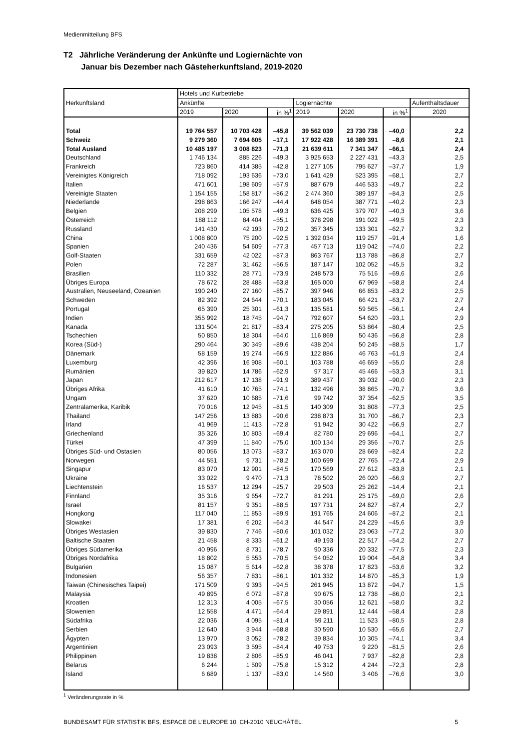Medienmitteilung BFS
T2 Jährliche Veränderung der Ankünfte und Logiernächte von
Januar bis Dezember nach Gästeherkunftsland, 2019-2020
| Herkunftsland | Hotels und Kurbetriebe | | | | | | |
| --- | --- | --- | --- | --- | --- | --- | --- |
| | Ankünfte | | | Logiernächte | | | Aufenthaltsdauer |
| | 2019 | 2020 | in %<sup>1</sup> | 2019 | 2020 | in %<sup>1</sup> | 2020 |
| Total | 19 764 557 | 10 703 428 | –45,8 | 39 562 039 | 23 730 738 | –40,0 | 2,2 |
| Schweiz | 9 279 360 | 7 694 605 | –17,1 | 17 922 428 | 16 389 391 | –8,6 | 2,1 |
| Total Ausland | 10 485 197 | 3 008 823 | –71,3 | 21 639 611 | 7 341 347 | –66,1 | 2,4 |
| Deutschland | 1 746 134 | 885 226 | –49,3 | 3 925 653 | 2 227 431 | –43,3 | 2,5 |
| Frankreich | 723 860 | 414 385 | –42,8 | 1 277 105 | 795 627 | –37,7 | 1,9 |
| Vereinigtes Königreich | 718 092 | 193 636 | –73,0 | 1 641 429 | 523 395 | –68,1 | 2,7 |
| Italien | 471 601 | 198 609 | –57,9 | 887 679 | 446 533 | –49,7 | 2,2 |
| Vereinigte Staaten | 1 154 155 | 158 817 | –86,2 | 2 474 360 | 389 197 | –84,3 | 2,5 |
| Niederlande | 298 863 | 166 247 | –44,4 | 648 054 | 387 771 | –40,2 | 2,3 |
| Belgien | 208 299 | 105 578 | –49,3 | 636 425 | 379 707 | –40,3 | 3,6 |
| Österreich | 188 112 | 84 404 | –55,1 | 378 298 | 191 022 | –49,5 | 2,3 |
| Russland | 141 430 | 42 193 | –70,2 | 357 345 | 133 301 | –62,7 | 3,2 |
| China | 1 008 800 | 75 200 | –92,5 | 1 392 034 | 119 257 | –91,4 | 1,6 |
| Spanien | 240 436 | 54 609 | –77,3 | 457 713 | 119 042 | –74,0 | 2,2 |
| Golf-Staaten | 331 659 | 42 022 | –87,3 | 863 767 | 113 788 | –86,8 | 2,7 |
| Polen | 72 287 | 31 462 | –56,5 | 187 147 | 102 052 | –45,5 | 3,2 |
| Brasilien | 110 332 | 28 771 | –73,9 | 248 573 | 75 516 | –69,6 | 2,6 |
| Übriges Europa | 78 672 | 28 488 | –63,8 | 165 000 | 67 969 | –58,8 | 2,4 |
| Australien, Neuseeland, Ozeanien | 190 240 | 27 160 | –85,7 | 397 946 | 66 853 | –83,2 | 2,5 |
| Schweden | 82 392 | 24 644 | –70,1 | 183 045 | 66 421 | –63,7 | 2,7 |
| Portugal | 65 390 | 25 301 | –61,3 | 135 581 | 59 565 | –56,1 | 2,4 |
| Indien | 355 992 | 18 745 | –94,7 | 792 607 | 54 620 | –93,1 | 2,9 |
| Kanada | 131 504 | 21 817 | –83,4 | 275 205 | 53 864 | –80,4 | 2,5 |
| Tschechien | 50 850 | 18 304 | –64,0 | 116 869 | 50 436 | –56,8 | 2,8 |
| Korea (Süd-) | 290 464 | 30 349 | –89,6 | 438 204 | 50 245 | –88,5 | 1,7 |
| Dänemark | 58 159 | 19 274 | –66,9 | 122 886 | 46 763 | –61,9 | 2,4 |
| Luxemburg | 42 396 | 16 908 | –60,1 | 103 788 | 46 659 | –55,0 | 2,8 |
| Rumänien | 39 820 | 14 786 | –62,9 | 97 317 | 45 466 | –53,3 | 3,1 |
| Japan | 212 617 | 17 138 | –91,9 | 389 437 | 39 032 | –90,0 | 2,3 |
| Übriges Afrika | 41 610 | 10 765 | –74,1 | 132 496 | 38 865 | –70,7 | 3,6 |
| Ungarn | 37 620 | 10 685 | –71,6 | 99 742 | 37 354 | –62,5 | 3,5 |
| Zentralamerika, Karibik | 70 016 | 12 945 | –81,5 | 140 309 | 31 808 | –77,3 | 2,5 |
| Thailand | 147 256 | 13 883 | –90,6 | 238 873 | 31 700 | –86,7 | 2,3 |
| Irland | 41 969 | 11 413 | –72,8 | 91 942 | 30 422 | –66,9 | 2,7 |
| Griechenland | 35 326 | 10 803 | –69,4 | 82 780 | 29 696 | –64,1 | 2,7 |
| Türkei | 47 399 | 11 840 | –75,0 | 100 134 | 29 356 | –70,7 | 2,5 |
| Übriges Süd- und Ostasien | 80 056 | 13 073 | –83,7 | 163 070 | 28 669 | –82,4 | 2,2 |
| Norwegen | 44 551 | 9 731 | –78,2 | 100 699 | 27 765 | –72,4 | 2,9 |
| Singapur | 83 070 | 12 901 | –84,5 | 170 569 | 27 612 | –83,8 | 2,1 |
| Ukraine | 33 022 | 9 470 | –71,3 | 78 502 | 26 020 | –66,9 | 2,7 |
| Liechtenstein | 16 537 | 12 294 | –25,7 | 29 503 | 25 262 | –14,4 | 2,1 |
| Finnland | 35 316 | 9 654 | –72,7 | 81 291 | 25 175 | –69,0 | 2,6 |
| Israel | 81 157 | 9 351 | –88,5 | 197 731 | 24 827 | –87,4 | 2,7 |
| Hongkong | 117 040 | 11 853 | –89,9 | 191 765 | 24 606 | –87,2 | 2,1 |
| Slowakei | 17 381 | 6 202 | –64,3 | 44 547 | 24 229 | –45,6 | 3,9 |
| Übriges Westasien | 39 830 | 7 746 | –80,6 | 101 032 | 23 063 | –77,2 | 3,0 |
| Baltische Staaten | 21 458 | 8 333 | –61,2 | 49 193 | 22 517 | –54,2 | 2,7 |
| Übriges Südamerika | 40 996 | 8 731 | –78,7 | 90 336 | 20 332 | –77,5 | 2,3 |
| Übriges Nordafrika | 18 802 | 5 553 | –70,5 | 54 052 | 19 004 | –64,8 | 3,4 |
| Bulgarien | 15 087 | 5 614 | –62,8 | 38 378 | 17 823 | –53,6 | 3,2 |
| Indonesien | 56 357 | 7 831 | –86,1 | 101 332 | 14 870 | –85,3 | 1,9 |
| Taiwan (Chinesisches Taipei) | 171 509 | 9 393 | –94,5 | 261 945 | 13 872 | –94,7 | 1,5 |
| Malaysia | 49 895 | 6 072 | –87,8 | 90 675 | 12 738 | –86,0 | 2,1 |
| Kroatien | 12 313 | 4 005 | –67,5 | 30 056 | 12 621 | –58,0 | 3,2 |
| Slowenien | 12 558 | 4 471 | –64,4 | 29 891 | 12 444 | –58,4 | 2,8 |
| Südafrika | 22 036 | 4 095 | –81,4 | 59 211 | 11 523 | –80,5 | 2,8 |
| Serbien | 12 640 | 3 944 | –68,8 | 30 590 | 10 530 | –65,6 | 2,7 |
| Ägypten | 13 970 | 3 052 | –78,2 | 39 834 | 10 305 | –74,1 | 3,4 |
| Argentinien | 23 093 | 3 595 | –84,4 | 49 753 | 9 220 | –81,5 | 2,6 |
| Philippinen | 19 838 | 2 806 | –85,9 | 46 041 | 7 937 | –82,8 | 2,8 |
| Belarus | 6 244 | 1 509 | –75,8 | 15 312 | 4 244 | –72,3 | 2,8 |
| Island | 6 689 | 1 137 | –83,0 | 14 560 | 3 406 | –76,6 | 3,0 |
<sup>1</sup> Veränderungsrate in %
BUNDESAMT FÜR STATISTIK BFS, ESPACE DE L’EUROPE 10, CH-2010 NEUCHÂTEL 5